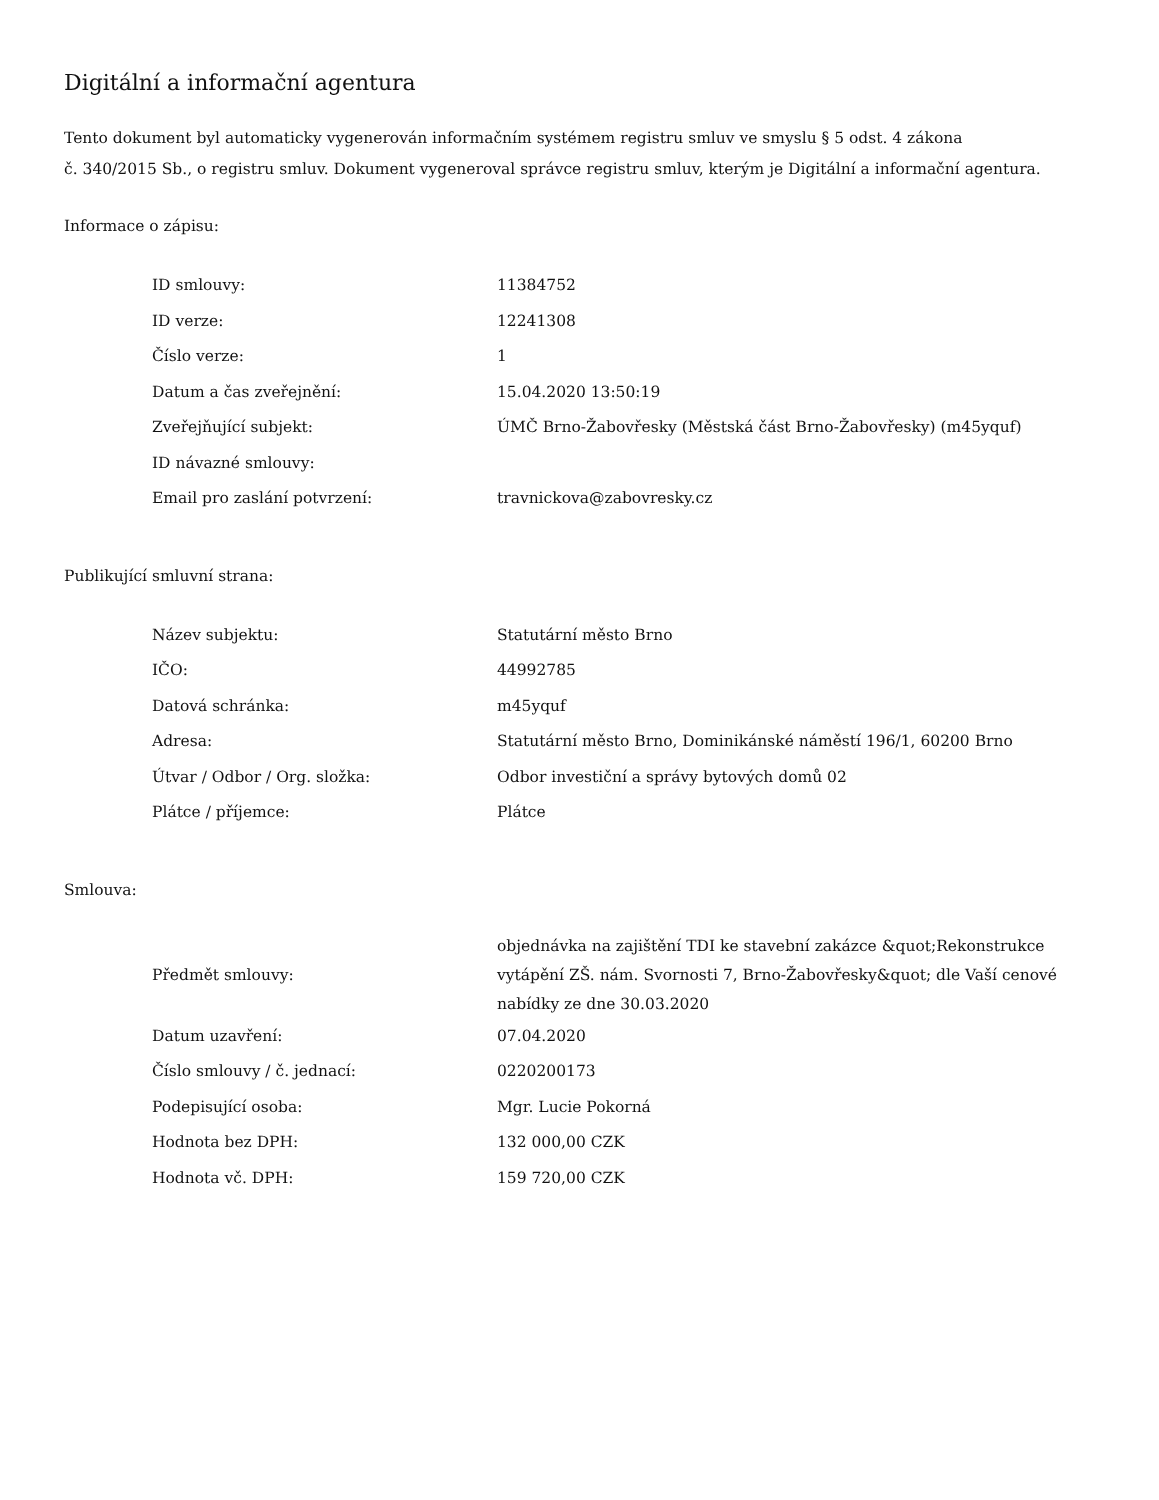Digitální a informační agentura
Tento dokument byl automaticky vygenerován informačním systémem registru smluv ve smyslu § 5 odst. 4 zákona
č. 340/2015 Sb., o registru smluv. Dokument vygeneroval správce registru smluv, kterým je Digitální a informační agentura.
Informace o zápisu:
| ID smlouvy: | 11384752 |
| ID verze: | 12241308 |
| Číslo verze: | 1 |
| Datum a čas zveřejnění: | 15.04.2020 13:50:19 |
| Zveřejňující subjekt: | ÚMČ Brno-Žabovřesky (Městská část Brno-Žabovřesky) (m45yquf) |
| ID návazné smlouvy: | |
| Email pro zaslání potvrzení: | travnickova@zabovresky.cz |
Publikující smluvní strana:
| Název subjektu: | Statutární město Brno |
| IČO: | 44992785 |
| Datová schránka: | m45yquf |
| Adresa: | Statutární město Brno, Dominikánské náměstí 196/1, 60200 Brno |
| Útvar / Odbor / Org. složka: | Odbor investiční a správy bytových domů 02 |
| Plátce / příjemce: | Plátce |
Smlouva:
| Předmět smlouvy: | objednávka na zajištění TDI ke stavební zakázce &quot;Rekonstrukce vytápění ZŠ. nám. Svornosti 7, Brno-Žabovřesky&quot; dle Vaší cenové nabídky ze dne 30.03.2020 |
| Datum uzavření: | 07.04.2020 |
| Číslo smlouvy / č. jednací: | 0220200173 |
| Podepisující osoba: | Mgr. Lucie Pokorná |
| Hodnota bez DPH: | 132 000,00 CZK |
| Hodnota vč. DPH: | 159 720,00 CZK |